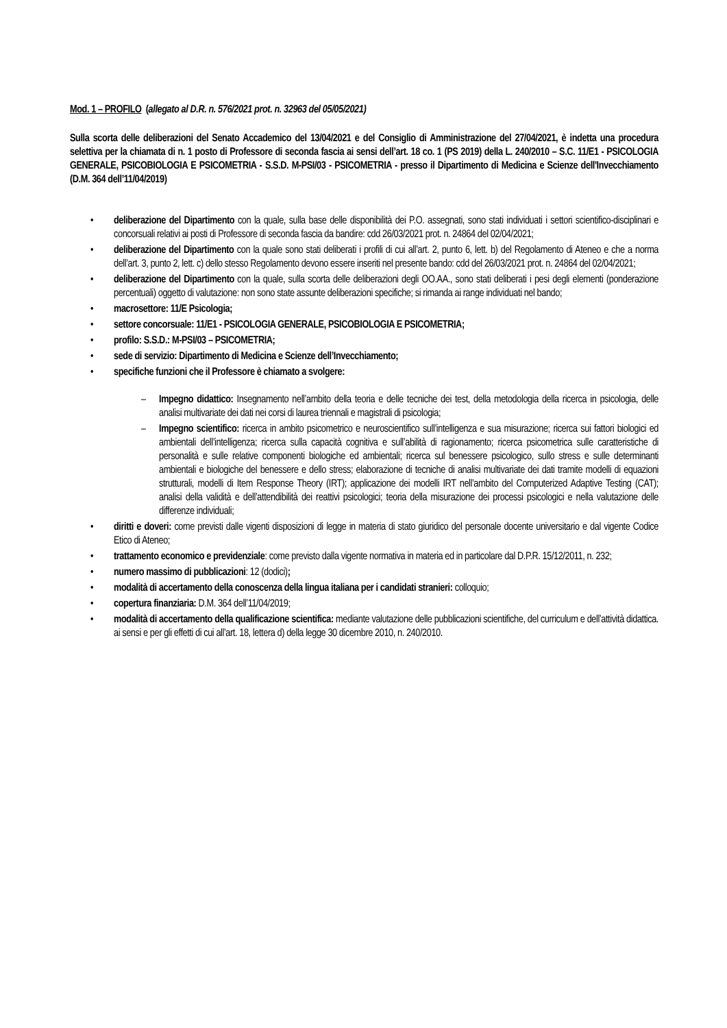Mod. 1 – PROFILO (allegato al D.R. n. 576/2021 prot. n. 32963 del 05/05/2021)
Sulla scorta delle deliberazioni del Senato Accademico del 13/04/2021 e del Consiglio di Amministrazione del 27/04/2021, è indetta una procedura selettiva per la chiamata di n. 1 posto di Professore di seconda fascia ai sensi dell’art. 18 co. 1 (PS 2019) della L. 240/2010 – S.C. 11/E1 - PSICOLOGIA GENERALE, PSICOBIOLOGIA E PSICOMETRIA - S.S.D. M-PSI/03 - PSICOMETRIA - presso il Dipartimento di Medicina e Scienze dell'Invecchiamento (D.M. 364 dell’11/04/2019)
• deliberazione del Dipartimento con la quale, sulla base delle disponibilità dei P.O. assegnati, sono stati individuati i settori scientifico-disciplinari e concorsuali relativi ai posti di Professore di seconda fascia da bandire: cdd 26/03/2021 prot. n. 24864 del 02/04/2021;
• deliberazione del Dipartimento con la quale sono stati deliberati i profili di cui all’art. 2, punto 6, lett. b) del Regolamento di Ateneo e che a norma dell’art. 3, punto 2, lett. c) dello stesso Regolamento devono essere inseriti nel presente bando: cdd del 26/03/2021 prot. n. 24864 del 02/04/2021;
• deliberazione del Dipartimento con la quale, sulla scorta delle deliberazioni degli OO.AA., sono stati deliberati i pesi degli elementi (ponderazione percentuali) oggetto di valutazione: non sono state assunte deliberazioni specifiche; si rimanda ai range individuati nel bando;
• macrosettore: 11/E Psicologia;
• settore concorsuale: 11/E1 - PSICOLOGIA GENERALE, PSICOBIOLOGIA E PSICOMETRIA;
• profilo: S.S.D.: M-PSI/03 – PSICOMETRIA;
• sede di servizio: Dipartimento di Medicina e Scienze dell’Invecchiamento;
• specifiche funzioni che il Professore è chiamato a svolgere:
– Impegno didattico: Insegnamento nell’ambito della teoria e delle tecniche dei test, della metodologia della ricerca in psicologia, delle analisi multivariate dei dati nei corsi di laurea triennali e magistrali di psicologia;
– Impegno scientifico: ricerca in ambito psicometrico e neuroscientifico sull’intelligenza e sua misurazione; ricerca sui fattori biologici ed ambientali dell’intelligenza; ricerca sulla capacità cognitiva e sull’abilità di ragionamento; ricerca psicometrica sulle caratteristiche di personalità e sulle relative componenti biologiche ed ambientali; ricerca sul benessere psicologico, sullo stress e sulle determinanti ambientali e biologiche del benessere e dello stress; elaborazione di tecniche di analisi multivariate dei dati tramite modelli di equazioni strutturali, modelli di Item Response Theory (IRT); applicazione dei modelli IRT nell’ambito del Computerized Adaptive Testing (CAT); analisi della validità e dell’attendibilità dei reattivi psicologici; teoria della misurazione dei processi psicologici e nella valutazione delle differenze individuali;
• diritti e doveri: come previsti dalle vigenti disposizioni di legge in materia di stato giuridico del personale docente universitario e dal vigente Codice Etico di Ateneo;
• trattamento economico e previdenziale: come previsto dalla vigente normativa in materia ed in particolare dal D.P.R. 15/12/2011, n. 232;
• numero massimo di pubblicazioni: 12 (dodici);
• modalità di accertamento della conoscenza della lingua italiana per i candidati stranieri: colloquio;
• copertura finanziaria: D.M. 364 dell’11/04/2019;
• modalità di accertamento della qualificazione scientifica: mediante valutazione delle pubblicazioni scientifiche, del curriculum e dell’attività didattica. ai sensi e per gli effetti di cui all’art. 18, lettera d) della legge 30 dicembre 2010, n. 240/2010.